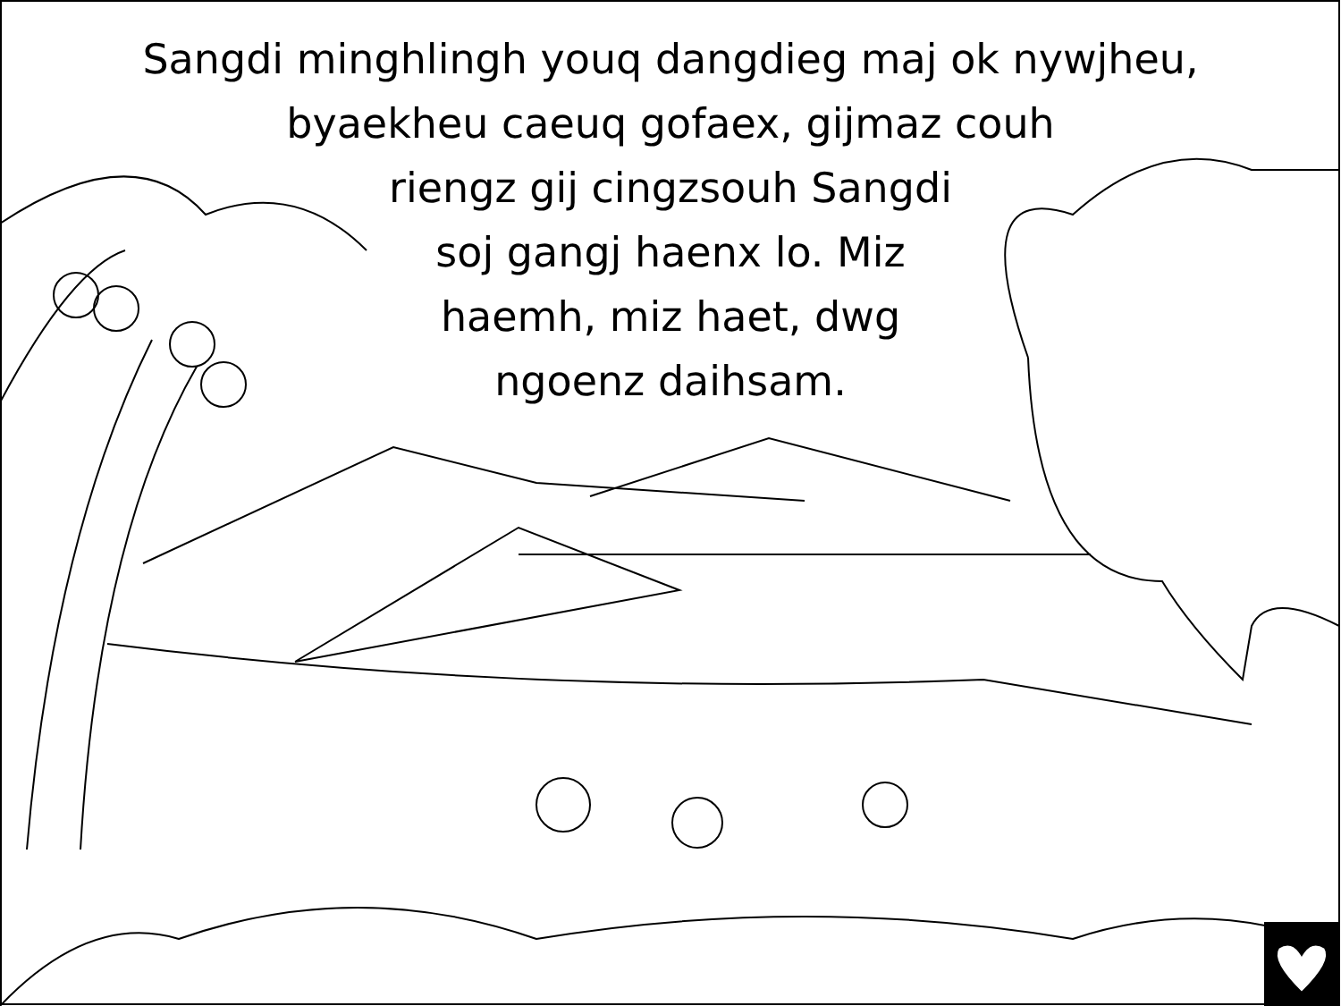Sangdi minghlingh youq dangdieg maj ok nywjheu,
byaekheu caeuq gofaex, gijmaz couh
riengz gij cingzsouh Sangdi
soj gangj haenx lo. Miz
haemh, miz haet, dwg
ngoenz daihsam.